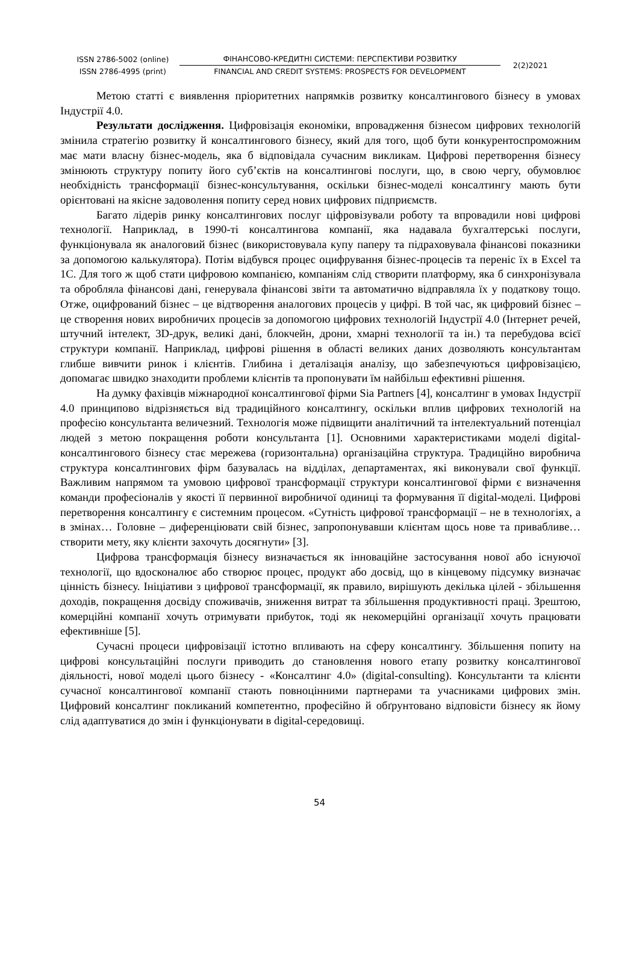ISSN 2786-5002 (online)
ISSN 2786-4995 (print)
ФІНАНСОВО-КРЕДИТНІ СИСТЕМИ: ПЕРСПЕКТИВИ РОЗВИТКУ
FINANCIAL AND CREDIT SYSTEMS: PROSPECTS FOR DEVELOPMENT
2(2)2021
Метою статті є виявлення пріоритетних напрямків розвитку консалтингового бізнесу в умовах Індустрії 4.0.
Результати дослідження. Цифровізація економіки, впровадження бізнесом цифрових технологій змінила стратегію розвитку й консалтингового бізнесу, який для того, щоб бути конкурентоспроможним має мати власну бізнес-модель, яка б відповідала сучасним викликам. Цифрові перетворення бізнесу змінюють структуру попиту його суб’єктів на консалтингові послуги, що, в свою чергу, обумовлює необхідність трансформації бізнес-консультування, оскільки бізнес-моделі консалтингу мають бути орієнтовані на якісне задоволення попиту серед нових цифрових підприємств.
Багато лідерів ринку консалтингових послуг ціфровізували роботу та впровадили нові цифрові технології. Наприклад, в 1990-ті консалтингова компанії, яка надавала бухгалтерські послуги, функціонувала як аналоговий бізнес (використовувала купу паперу та підраховувала фінансові показники за допомогою калькулятора). Потім відбувся процес оцифрування бізнес-процесів та переніс їх в Excel та 1С. Для того ж щоб стати цифровою компанією, компаніям слід створити платформу, яка б синхронізувала та обробляла фінансові дані, генерувала фінансові звіти та автоматично відправляла їх у податкову тощо. Отже, оцифрований бізнес – це відтворення аналогових процесів у цифрі. В той час, як цифровий бізнес – це створення нових виробничих процесів за допомогою цифрових технологій Індустрії 4.0 (Інтернет речей, штучний інтелект, 3D-друк, великі дані, блокчейн, дрони, хмарні технології та ін.) та перебудова всієї структури компанії. Наприклад, цифрові рішення в області великих даних дозволяють консультантам глибше вивчити ринок і клієнтів. Глибина і деталізація аналізу, що забезпечуються цифровізацією, допомагає швидко знаходити проблеми клієнтів та пропонувати їм найбільш ефективні рішення.
На думку фахівців міжнародної консалтингової фірми Sia Partners [4], консалтинг в умовах Індустрії 4.0 принципово відрізняється від традиційного консалтингу, оскільки вплив цифрових технологій на професію консультанта величезний. Технологія може підвищити аналітичний та інтелектуальний потенціал людей з метою покращення роботи консультанта [1]. Основними характеристиками моделі digital-консалтингового бізнесу стає мережева (горизонтальна) організаційна структура. Традиційно виробнича структура консалтингових фірм базувалась на відділах, департаментах, які виконували свої функції. Важливим напрямом та умовою цифрової трансформації структури консалтингової фірми є визначення команди професіоналів у якості її первинної виробничої одиниці та формування її digital-моделі. Цифрові перетворення консалтингу є системним процесом. «Сутність цифрової трансформації – не в технологіях, а в змінах… Головне – диференціювати свій бізнес, запропонувавши клієнтам щось нове та привабливе… створити мету, яку клієнти захочуть досягнути» [3].
Цифрова трансформація бізнесу визначається як інноваційне застосування нової або існуючої технології, що вдосконалює або створює процес, продукт або досвід, що в кінцевому підсумку визначає цінність бізнесу. Ініціативи з цифрової трансформації, як правило, вирішують декілька цілей - збільшення доходів, покращення досвіду споживачів, зниження витрат та збільшення продуктивності праці. Зрештою, комерційні компанії хочуть отримувати прибуток, тоді як некомерційні організації хочуть працювати ефективніше [5].
Сучасні процеси цифровізації істотно впливають на сферу консалтингу. Збільшення попиту на цифрові консультаційні послуги приводить до становлення нового етапу розвитку консалтингової діяльності, нової моделі цього бізнесу - «Консалтинг 4.0» (digital-consulting). Консультанти та клієнти сучасної консалтингової компанії стають повноцінними партнерами та учасниками цифрових змін. Цифровий консалтинг покликаний компетентно, професійно й обґрунтовано відповісти бізнесу як йому слід адаптуватися до змін і функціонувати в digital-середовищі.
54